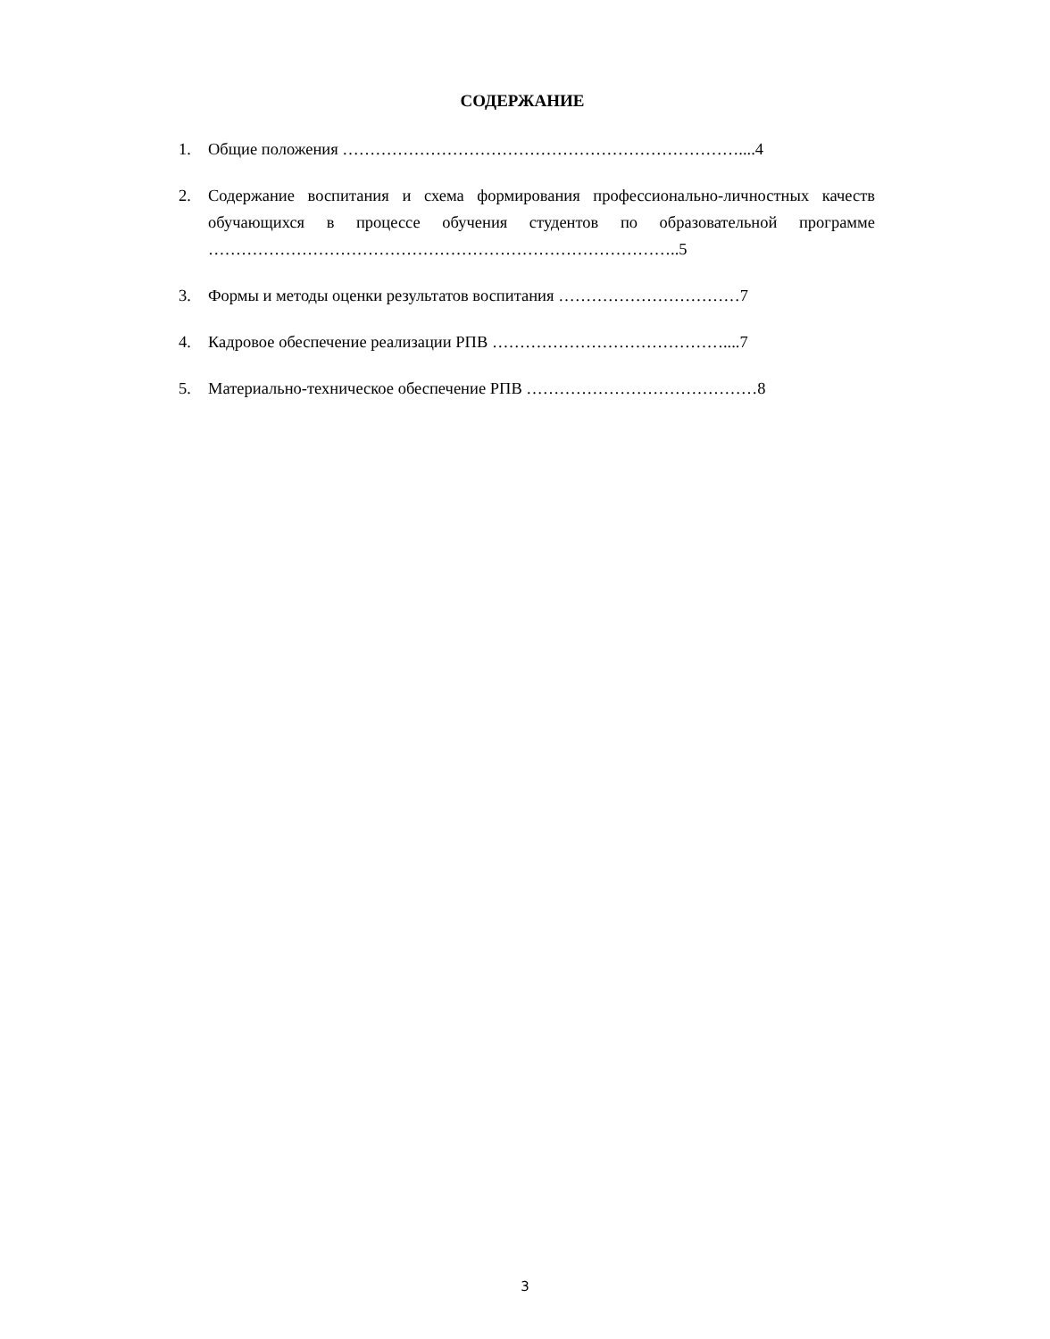СОДЕРЖАНИЕ
1. Общие положения ………………………………………………………………....4
2. Содержание воспитания и схема формирования профессионально-личностных качеств обучающихся в процессе обучения студентов по образовательной программе …………………………………………………………………………..5
3. Формы и методы оценки результатов воспитания ……………………………7
4. Кадровое обеспечение реализации РПВ ……………………………………....7
5. Материально-техническое обеспечение РПВ ……………………………………8
3